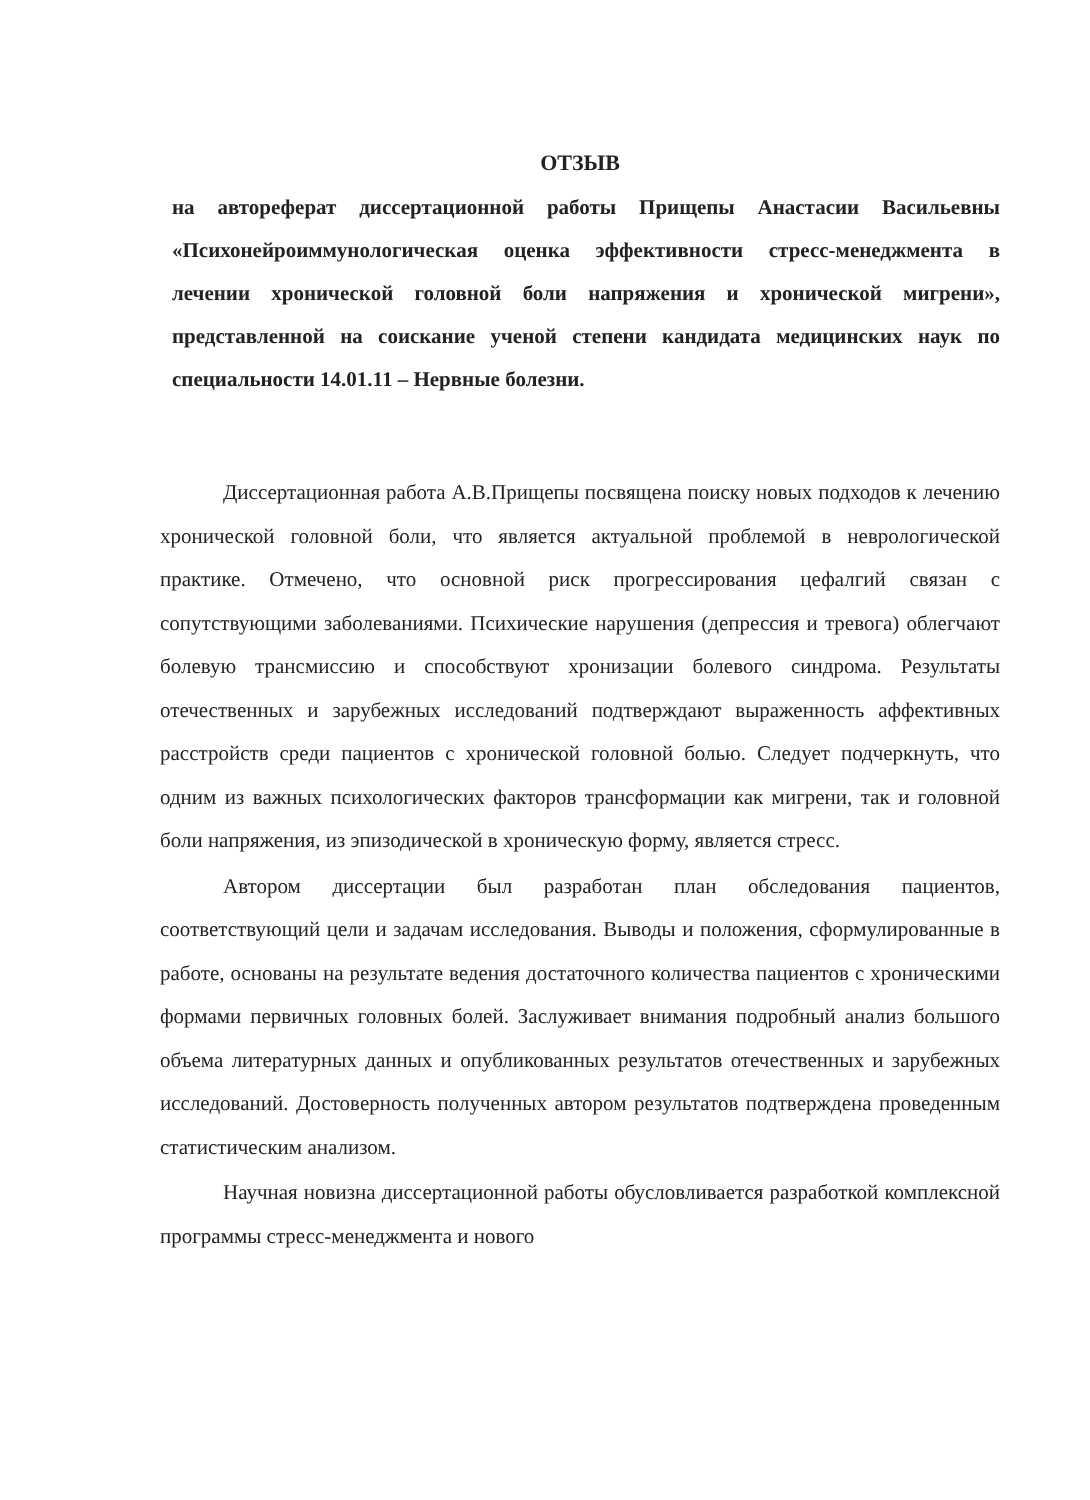ОТЗЫВ
на автореферат диссертационной работы Прищепы Анастасии Васильевны «Психонейроиммунологическая оценка эффективности стресс-менеджмента в лечении хронической головной боли напряжения и хронической мигрени», представленной на соискание ученой степени кандидата медицинских наук по специальности 14.01.11 – Нервные болезни.
Диссертационная работа А.В.Прищепы посвящена поиску новых подходов к лечению хронической головной боли, что является актуальной проблемой в неврологической практике. Отмечено, что основной риск прогрессирования цефалгий связан с сопутствующими заболеваниями. Психические нарушения (депрессия и тревога) облегчают болевую трансмиссию и способствуют хронизации болевого синдрома. Результаты отечественных и зарубежных исследований подтверждают выраженность аффективных расстройств среди пациентов с хронической головной болью. Следует подчеркнуть, что одним из важных психологических факторов трансформации как мигрени, так и головной боли напряжения, из эпизодической в хроническую форму, является стресс.
Автором диссертации был разработан план обследования пациентов, соответствующий цели и задачам исследования. Выводы и положения, сформулированные в работе, основаны на результате ведения достаточного количества пациентов с хроническими формами первичных головных болей. Заслуживает внимания подробный анализ большого объема литературных данных и опубликованных результатов отечественных и зарубежных исследований. Достоверность полученных автором результатов подтверждена проведенным статистическим анализом.
Научная новизна диссертационной работы обусловливается разработкой комплексной программы стресс-менеджмента и нового